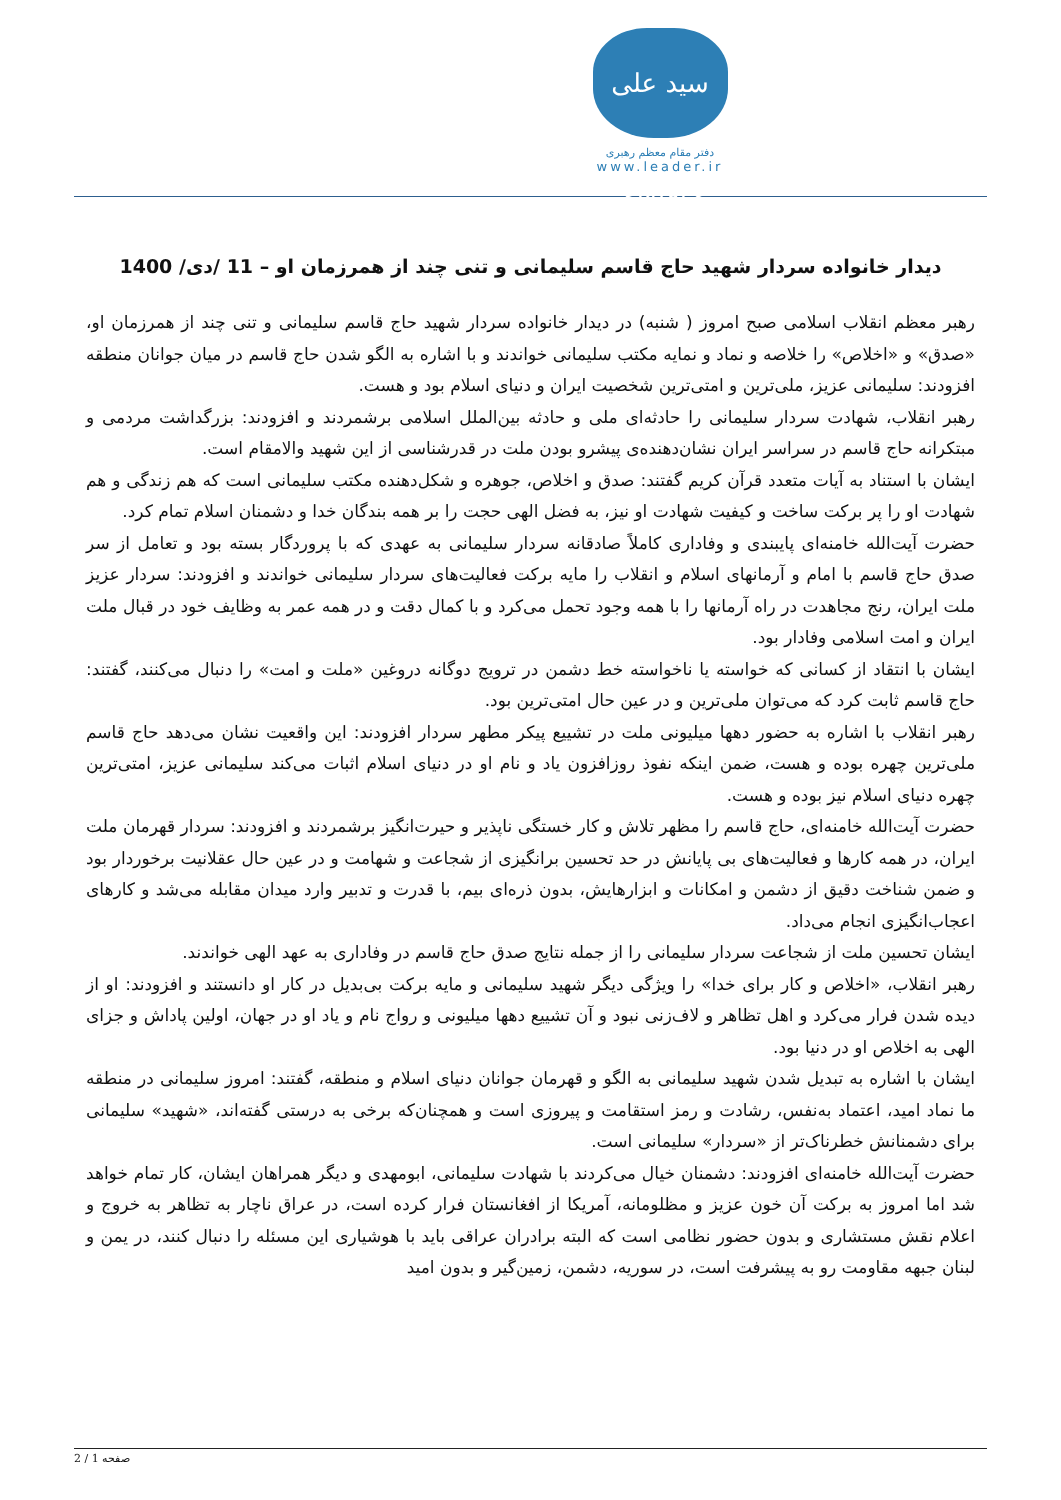سید علی خامنه‌ای
دفتر مقام معظم رهبری
www.leader.ir
دیدار خانواده سردار شهید حاج قاسم سلیمانی و تنی چند از همرزمان او – 11 /دی/ 1400
رهبر معظم انقلاب اسلامی صبح امروز ( شنبه) در دیدار خانواده سردار شهید حاج قاسم سلیمانی و تنی چند از همرزمان او، «صدق» و «اخلاص» را خلاصه و نماد و نمایه مکتب سلیمانی خواندند و با اشاره به الگو شدن حاج قاسم در میان جوانان منطقه افزودند: سلیمانی عزیز، ملی‌ترین و امتی‌ترین شخصیت ایران و دنیای اسلام بود و هست.
رهبر انقلاب، شهادت سردار سلیمانی را حادثه‌ای ملی و حادثه بین‌الملل اسلامی برشمردند و افزودند: بزرگداشت مردمی و مبتکرانه حاج قاسم در سراسر ایران نشان‌دهنده‌ی پیشرو بودن ملت در قدرشناسی از این شهید والامقام است.
ایشان با استناد به آیات متعدد قرآن کریم گفتند: صدق و اخلاص، جوهره و شکل‌دهنده مکتب سلیمانی است که هم زندگی و هم شهادت او را پر برکت ساخت و کیفیت شهادت او نیز، به فضل الهی حجت را بر همه بندگان خدا و دشمنان اسلام تمام کرد.
حضرت آیت‌الله خامنه‌ای پایبندی و وفاداری کاملاً صادقانه سردار سلیمانی به عهدی که با پروردگار بسته بود و تعامل از سر صدق حاج قاسم با امام و آرمانهای اسلام و انقلاب را مایه برکت فعالیت‌های سردار سلیمانی خواندند و افزودند: سردار عزیز ملت ایران، رنج مجاهدت در راه آرمانها را با همه وجود تحمل می‌کرد و با کمال دقت و در همه عمر به وظایف خود در قبال ملت ایران و امت اسلامی وفادار بود.
ایشان با انتقاد از کسانی که خواسته یا ناخواسته خط دشمن در ترویج دوگانه دروغین «ملت و امت» را دنبال می‌کنند، گفتند: حاج قاسم ثابت کرد که می‌توان ملی‌ترین و در عین حال امتی‌ترین بود.
رهبر انقلاب با اشاره به حضور دهها میلیونی ملت در تشییع پیکر مطهر سردار افزودند: این واقعیت نشان می‌دهد حاج قاسم ملی‌ترین چهره بوده و هست، ضمن اینکه نفوذ روزافزون یاد و نام او در دنیای اسلام اثبات می‌کند سلیمانی عزیز، امتی‌ترین چهره دنیای اسلام نیز بوده و هست.
حضرت آیت‌الله خامنه‌ای، حاج قاسم را مظهر تلاش و کار خستگی ناپذیر و حیرت‌انگیز برشمردند و افزودند: سردار قهرمان ملت ایران، در همه کارها و فعالیت‌های بی پایانش در حد تحسین برانگیزی از شجاعت و شهامت و در عین حال عقلانیت برخوردار بود و ضمن شناخت دقیق از دشمن و امکانات و ابزارهایش، بدون ذره‌ای بیم، با قدرت و تدبیر وارد میدان مقابله می‌شد و کارهای اعجاب‌انگیزی انجام می‌داد.
ایشان تحسین ملت از شجاعت سردار سلیمانی را از جمله نتایج صدق حاج قاسم در وفاداری به عهد الهی خواندند.
رهبر انقلاب، «اخلاص و کار برای خدا» را ویژگی دیگر شهید سلیمانی و مایه برکت بی‌بدیل در کار او دانستند و افزودند: او از دیده شدن فرار می‌کرد و اهل تظاهر و لاف‌زنی نبود و آن تشییع دهها میلیونی و رواج نام و یاد او در جهان، اولین پاداش و جزای الهی به اخلاص او در دنیا بود.
ایشان با اشاره به تبدیل شدن شهید سلیمانی به الگو و قهرمان جوانان دنیای اسلام و منطقه، گفتند: امروز سلیمانی در منطقه ما نماد امید، اعتماد به‌نفس، رشادت و رمز استقامت و پیروزی است و همچنان‌که برخی به درستی گفته‌اند، «شهید» سلیمانی برای دشمنانش خطرناک‌تر از «سردار» سلیمانی است.
حضرت آیت‌الله خامنه‌ای افزودند: دشمنان خیال می‌کردند با شهادت سلیمانی، ابومهدی و دیگر همراهان ایشان، کار تمام خواهد شد اما امروز به برکت آن خون عزیز و مظلومانه، آمریکا از افغانستان فرار کرده است، در عراق ناچار به تظاهر به خروج و اعلام نقش مستشاری و بدون حضور نظامی است که البته برادران عراقی باید با هوشیاری این مسئله را دنبال کنند، در یمن و لبنان جبهه مقاومت رو به پیشرفت است، در سوریه، دشمن، زمین‌گیر و بدون امید
صفحه 1 / 2